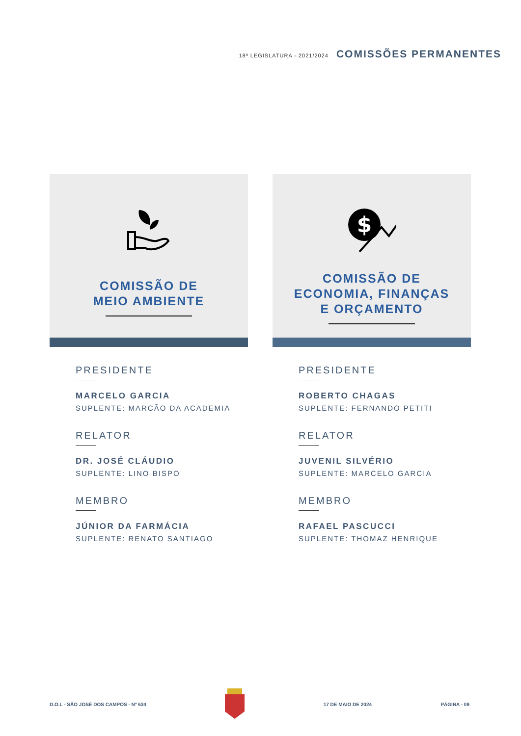18ª LEGISLATURA - 2021/2024 COMISSÕES PERMANENTES
COMISSÃO DE
MEIO AMBIENTE
PRESIDENTE
MARCELO GARCIA
SUPLENTE: MARCÃO DA ACADEMIA
RELATOR
DR. JOSÉ CLÁUDIO
SUPLENTE: LINO BISPO
MEMBRO
JÚNIOR DA FARMÁCIA
SUPLENTE: RENATO SANTIAGO
$
COMISSÃO DE
ECONOMIA, FINANÇAS
E ORÇAMENTO
PRESIDENTE
ROBERTO CHAGAS
SUPLENTE: FERNANDO PETITI
RELATOR
JUVENIL SILVÉRIO
SUPLENTE: MARCELO GARCIA
MEMBRO
RAFAEL PASCUCCI
SUPLENTE: THOMAZ HENRIQUE
D.O.L - SÃO JOSÉ DOS CAMPOS - Nº 634 17 DE MAIO DE 2024 PÁGINA - 09